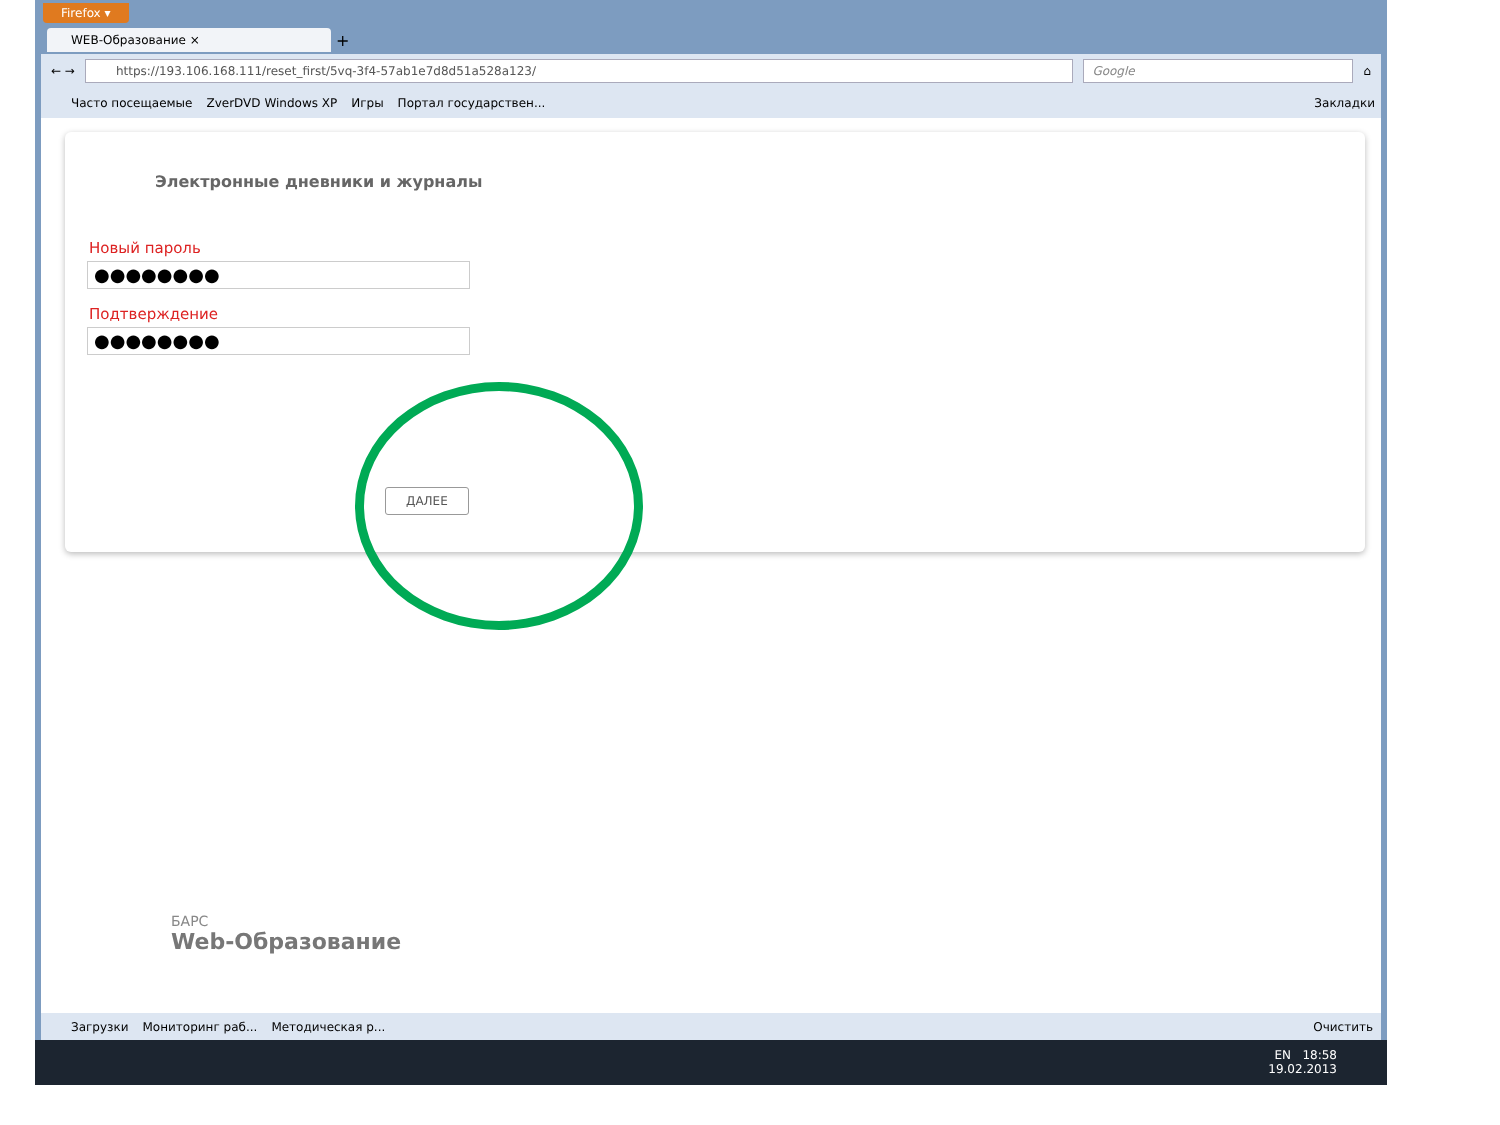Firefox ▾
WEB-Образование ×
+
← →
https://193.106.168.111/reset_first/5vq-3f4-57ab1e7d8d51a528a123/
Google
⌂
Часто посещаемые ZverDVD Windows XP Игры Портал государствен... Закладки
Электронные дневники и журналы
Новый пароль
●●●●●●●●
Подтверждение
●●●●●●●●
ДАЛЕЕ
БАРС
Web-Образование
Загрузки Мониторинг раб... Методическая р... Очистить
EN 18:58
19.02.2013